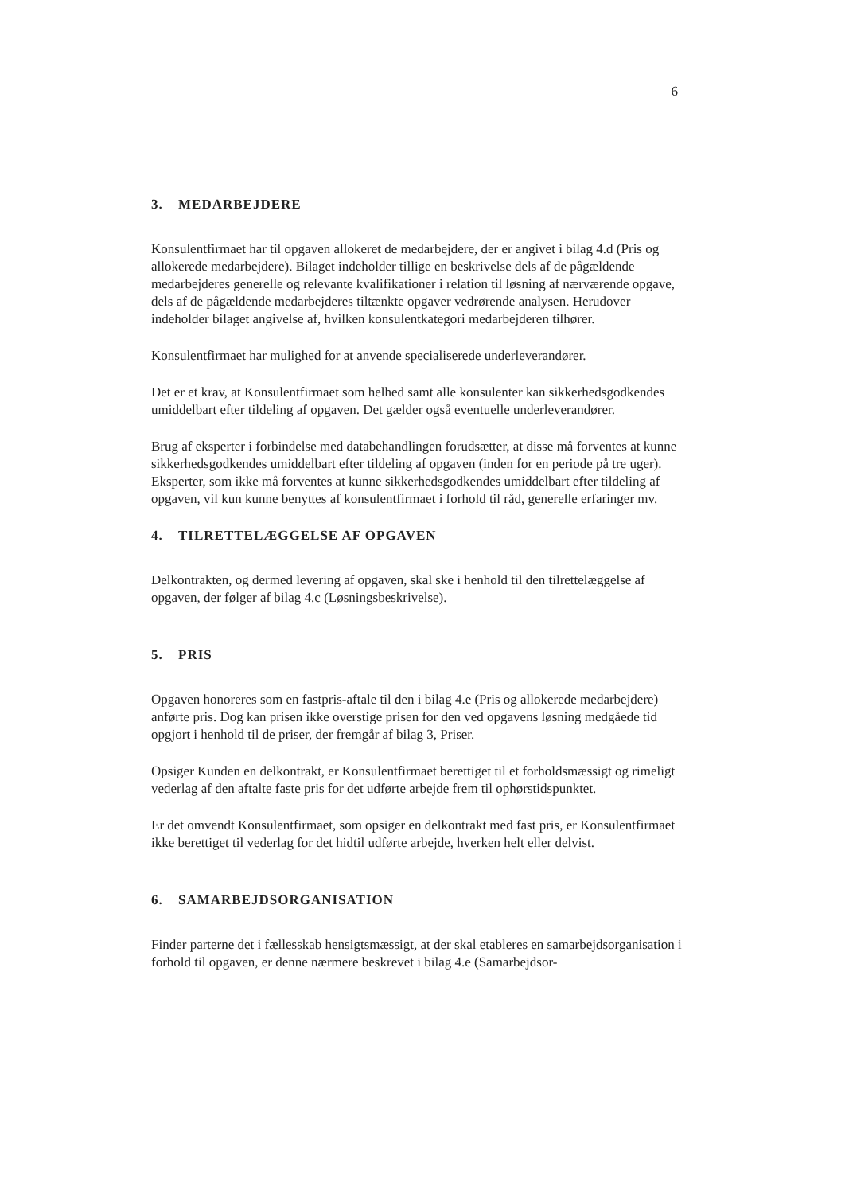6
3. MEDARBEJDERE
Konsulentfirmaet har til opgaven allokeret de medarbejdere, der er angivet i bilag 4.d (Pris og allokerede medarbejdere). Bilaget indeholder tillige en beskrivelse dels af de pågældende medarbejderes generelle og relevante kvalifikationer i relation til løsning af nærværende opgave, dels af de pågældende medarbejderes tiltænkte opgaver vedrørende analysen. Herudover indeholder bilaget angivelse af, hvilken konsulentkategori medarbejderen tilhører.
Konsulentfirmaet har mulighed for at anvende specialiserede underleverandører.
Det er et krav, at Konsulentfirmaet som helhed samt alle konsulenter kan sikkerhedsgodkendes umiddelbart efter tildeling af opgaven. Det gælder også eventuelle underleverandører.
Brug af eksperter i forbindelse med databehandlingen forudsætter, at disse må forventes at kunne sikkerhedsgodkendes umiddelbart efter tildeling af opgaven (inden for en periode på tre uger). Eksperter, som ikke må forventes at kunne sikkerhedsgodkendes umiddelbart efter tildeling af opgaven, vil kun kunne benyttes af konsulentfirmaet i forhold til råd, generelle erfaringer mv.
4. TILRETTELÆGGELSE AF OPGAVEN
Delkontrakten, og dermed levering af opgaven, skal ske i henhold til den tilrettelæggelse af opgaven, der følger af bilag 4.c (Løsningsbeskrivelse).
5. PRIS
Opgaven honoreres som en fastpris-aftale til den i bilag 4.e (Pris og allokerede medarbejdere) anførte pris. Dog kan prisen ikke overstige prisen for den ved opgavens løsning medgåede tid opgjort i henhold til de priser, der fremgår af bilag 3, Priser.
Opsiger Kunden en delkontrakt, er Konsulentfirmaet berettiget til et forholdsmæssigt og rimeligt vederlag af den aftalte faste pris for det udførte arbejde frem til ophørstidspunktet.
Er det omvendt Konsulentfirmaet, som opsiger en delkontrakt med fast pris, er Konsulentfirmaet ikke berettiget til vederlag for det hidtil udførte arbejde, hverken helt eller delvist.
6. SAMARBEJDSORGANISATION
Finder parterne det i fællesskab hensigtsmæssigt, at der skal etableres en samarbejdsorganisation i forhold til opgaven, er denne nærmere beskrevet i bilag 4.e (Samarbejdsor-